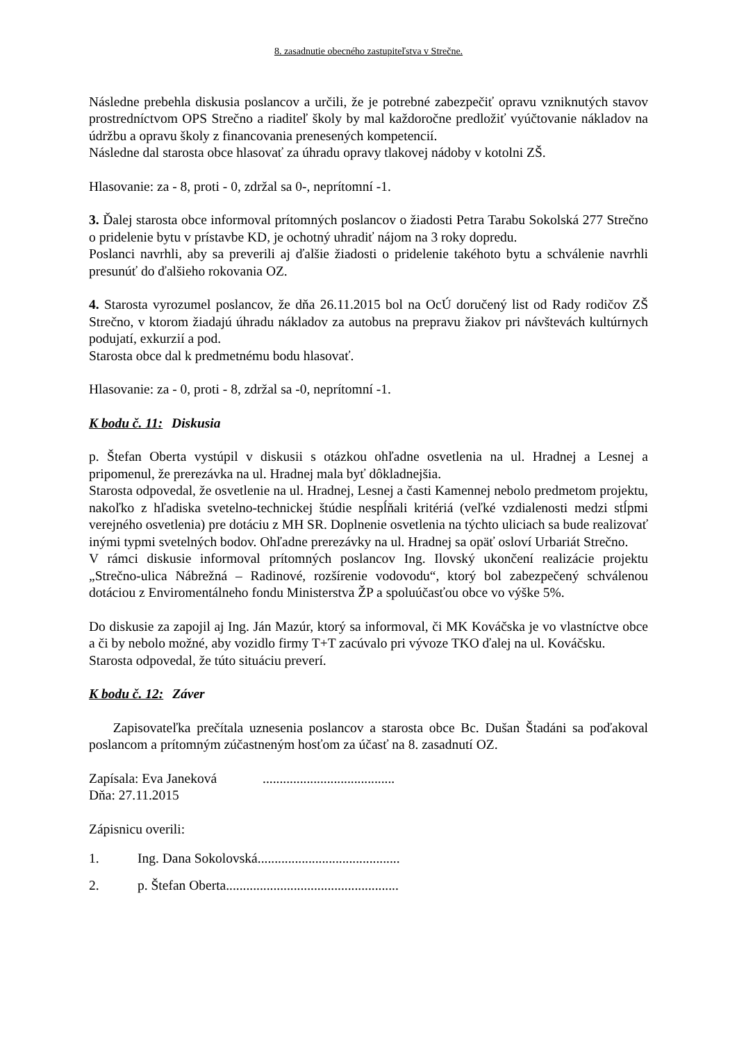8. zasadnutie obecného zastupiteľstva v Strečne.
Následne prebehla diskusia poslancov a určili, že je potrebné zabezpečiť opravu vzniknutých stavov prostredníctvom OPS Strečno a riaditeľ školy by mal každoročne predložiť vyúčtovanie nákladov na údržbu a opravu školy z financovania prenesených kompetencií.
Následne dal starosta obce hlasovať za úhradu opravy tlakovej nádoby v kotolni ZŠ.
Hlasovanie: za - 8, proti - 0, zdržal sa 0-, neprítomní -1.
3. Ďalej starosta obce informoval prítomných poslancov o žiadosti Petra Tarabu Sokolská 277 Strečno o pridelenie bytu v prístavbe KD, je ochotný uhradiť nájom na 3 roky dopredu.
Poslanci navrhli, aby sa preverili aj ďalšie žiadosti o pridelenie takéhoto bytu a schválenie navrhli presunúť do ďalšieho rokovania OZ.
4. Starosta vyrozumel poslancov, že dňa 26.11.2015 bol na OcÚ doručený list od Rady rodičov ZŠ Strečno, v ktorom žiadajú úhradu nákladov za autobus na prepravu žiakov pri návštevách kultúrnych podujatí, exkurzií a pod.
Starosta obce dal k predmetnému bodu hlasovať.
Hlasovanie: za - 0, proti - 8, zdržal sa -0, neprítomní -1.
K bodu č. 11: Diskusia
p. Štefan Oberta vystúpil v diskusii s otázkou ohľadne osvetlenia na ul. Hradnej a Lesnej a pripomenul, že prerezávka na ul. Hradnej mala byť dôkladnejšia.
Starosta odpovedal, že osvetlenie na ul. Hradnej, Lesnej a časti Kamennej nebolo predmetom projektu, nakoľko z hľadiska svetelno-technickej štúdie nespĺňali kritériá (veľké vzdialenosti medzi stĺpmi verejného osvetlenia) pre dotáciu z MH SR. Doplnenie osvetlenia na týchto uliciach sa bude realizovať inými typmi svetelných bodov. Ohľadne prerezávky na ul. Hradnej sa opäť osloví Urbariát Strečno.
V rámci diskusie informoval prítomných poslancov Ing. Ilovský ukončení realizácie projektu „Strečno-ulica Nábrežná – Radinové, rozšírenie vodovodu“, ktorý bol zabezpečený schválenou dotáciou z Enviromentálneho fondu Ministerstva ŽP a spoluúčasťou obce vo výške 5%.
Do diskusie za zapojil aj Ing. Ján Mazúr, ktorý sa informoval, či MK Kováčska je vo vlastníctve obce a či by nebolo možné, aby vozidlo firmy T+T zacúvalo pri vývoze TKO ďalej na ul. Kováčsku.
Starosta odpovedal, že túto situáciu preverí.
K bodu č. 12: Záver
Zapisovateľka prečítala uznesenia poslancov a starosta obce Bc. Dušan Štadáni sa poďakoval poslancom a prítomným zúčastneným hosťom za účasť na 8. zasadnutí OZ.
Zapísala: Eva Janeková .......................................
Dňa: 27.11.2015
Zápisnicu overili:
1. Ing. Dana Sokolovská..........................................
2. p. Štefan Oberta...................................................